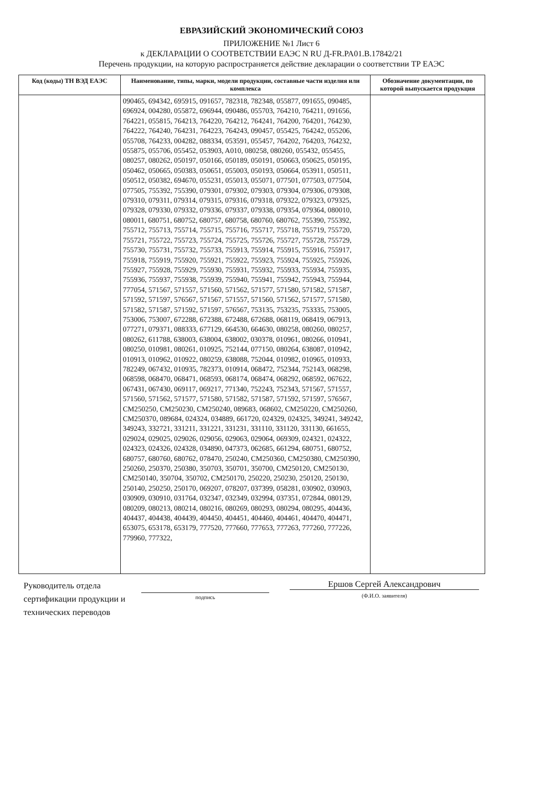ЕВРАЗИЙСКИЙ ЭКОНОМИЧЕСКИЙ СОЮЗ
ПРИЛОЖЕНИЕ №1 Лист 6
к ДЕКЛАРАЦИИ О СООТВЕТСТВИИ ЕАЭС N RU Д-FR.PA01.B.17842/21
Перечень продукции, на которую распространяется действие декларации о соответствии ТР ЕАЭС
| Код (коды) ТН ВЭД ЕАЭС | Наименование, типы, марки, модели продукции, составные части изделия или комплекса | Обозначение документации, по которой выпускается продукция |
| --- | --- | --- |
| | 090465, 694342, 695915, 091657, 782318, 782348, 055877, 091655, 090485, 696924, 004280, 055872, 696944, 090486, 055703, 764210, 764211, 091656, 764221, 055815, 764213, 764220, 764212, 764241, 764200, 764201, 764230, 764222, 764240, 764231, 764223, 764243, 090457, 055425, 764242, 055206, 055708, 764233, 004282, 088334, 053591, 055457, 764202, 764203, 764232, 055875, 055706, 055452, 053903, A010, 080258, 080260, 055432, 055455, 080257, 080262, 050197, 050166, 050189, 050191, 050663, 050625, 050195, 050462, 050665, 050383, 050651, 055003, 050193, 050664, 053911, 050511, 050512, 050382, 694670, 055231, 055013, 055071, 077501, 077503, 077504, 077505, 755392, 755390, 079301, 079302, 079303, 079304, 079306, 079308, 079310, 079311, 079314, 079315, 079316, 079318, 079322, 079323, 079325, 079328, 079330, 079332, 079336, 079337, 079338, 079354, 079364, 080010, 080011, 680751, 680752, 680757, 680758, 680760, 680762, 755390, 755392, 755712, 755713, 755714, 755715, 755716, 755717, 755718, 755719, 755720, 755721, 755722, 755723, 755724, 755725, 755726, 755727, 755728, 755729, 755730, 755731, 755732, 755733, 755913, 755914, 755915, 755916, 755917, 755918, 755919, 755920, 755921, 755922, 755923, 755924, 755925, 755926, 755927, 755928, 755929, 755930, 755931, 755932, 755933, 755934, 755935, 755936, 755937, 755938, 755939, 755940, 755941, 755942, 755943, 755944, 777054, 571567, 571557, 571560, 571562, 571577, 571580, 571582, 571587, 571592, 571597, 576567, 571567, 571557, 571560, 571562, 571577, 571580, 571582, 571587, 571592, 571597, 576567, 753135, 753235, 753335, 753005, 753006, 753007, 672288, 672388, 672488, 672688, 068119, 068419, 067913, 077271, 079371, 088333, 677129, 664530, 664630, 080258, 080260, 080257, 080262, 611788, 638003, 638004, 638002, 030378, 010961, 080266, 010941, 080250, 010981, 080261, 010925, 752144, 077150, 080264, 638087, 010942, 010913, 010962, 010922, 080259, 638088, 752044, 010982, 010965, 010933, 782249, 067432, 010935, 782373, 010914, 068472, 752344, 752143, 068298, 068598, 068470, 068471, 068593, 068174, 068474, 068292, 068592, 067622, 067431, 067430, 069117, 069217, 771340, 752243, 752343, 571567, 571557, 571560, 571562, 571577, 571580, 571582, 571587, 571592, 571597, 576567, CM250250, CM250230, CM250240, 089683, 068602, CM250220, CM250260, CM250370, 089684, 024324, 034889, 661720, 024329, 024325, 349241, 349242, 349243, 332721, 331211, 331221, 331231, 331110, 331120, 331130, 661655, 029024, 029025, 029026, 029056, 029063, 029064, 069309, 024321, 024322, 024323, 024326, 024328, 034890, 047373, 062685, 661294, 680751, 680752, 680757, 680760, 680762, 078470, 250240, CM250360, CM250380, CM250390, 250260, 250370, 250380, 350703, 350701, 350700, CM250120, CM250130, CM250140, 350704, 350702, CM250170, 250220, 250230, 250120, 250130, 250140, 250250, 250170, 069207, 078207, 037399, 058281, 030902, 030903, 030909, 030910, 031764, 032347, 032349, 032994, 037351, 072844, 080129, 080209, 080213, 080214, 080216, 080269, 080293, 080294, 080295, 404436, 404437, 404438, 404439, 404450, 404451, 404460, 404461, 404470, 404471, 653075, 653178, 653179, 777520, 777660, 777653, 777263, 777260, 777226, 779960, 777322, | |
Руководитель отдела сертификации продукции и технических переводов
подпись
Ершов Сергей Александрович
(Ф.И.О. заявителя)